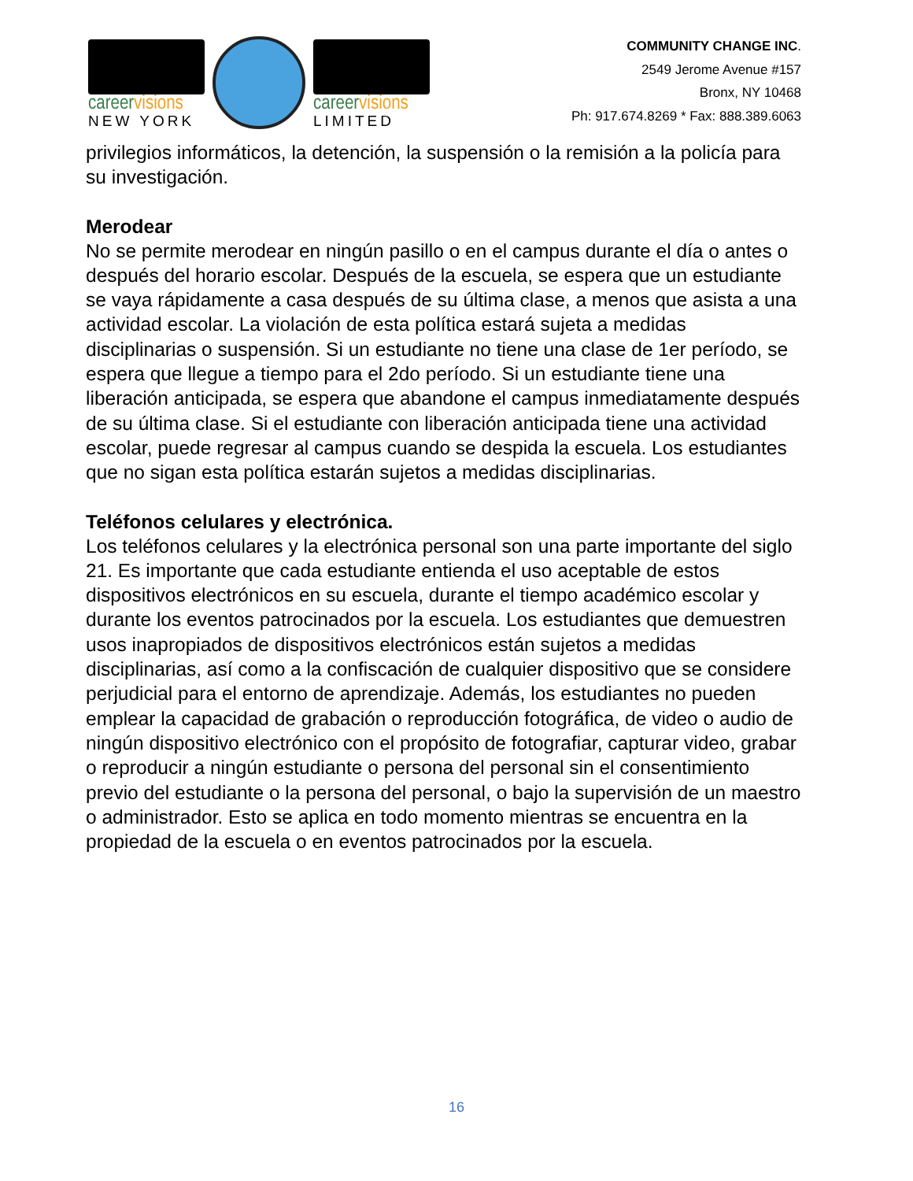careervisions
NEW YORK
careervisions
LIMITED
COMMUNITY CHANGE INC.
2549 Jerome Avenue #157
Bronx, NY 10468
Ph: 917.674.8269 * Fax: 888.389.6063
privilegios informáticos, la detención, la suspensión o la remisión a la policía para su investigación.
Merodear
No se permite merodear en ningún pasillo o en el campus durante el día o antes o después del horario escolar. Después de la escuela, se espera que un estudiante se vaya rápidamente a casa después de su última clase, a menos que asista a una actividad escolar. La violación de esta política estará sujeta a medidas disciplinarias o suspensión. Si un estudiante no tiene una clase de 1er período, se espera que llegue a tiempo para el 2do período. Si un estudiante tiene una liberación anticipada, se espera que abandone el campus inmediatamente después de su última clase. Si el estudiante con liberación anticipada tiene una actividad escolar, puede regresar al campus cuando se despida la escuela. Los estudiantes que no sigan esta política estarán sujetos a medidas disciplinarias.
Teléfonos celulares y electrónica.
Los teléfonos celulares y la electrónica personal son una parte importante del siglo 21. Es importante que cada estudiante entienda el uso aceptable de estos dispositivos electrónicos en su escuela, durante el tiempo académico escolar y durante los eventos patrocinados por la escuela. Los estudiantes que demuestren usos inapropiados de dispositivos electrónicos están sujetos a medidas disciplinarias, así como a la confiscación de cualquier dispositivo que se considere perjudicial para el entorno de aprendizaje. Además, los estudiantes no pueden emplear la capacidad de grabación o reproducción fotográfica, de video o audio de ningún dispositivo electrónico con el propósito de fotografiar, capturar video, grabar o reproducir a ningún estudiante o persona del personal sin el consentimiento previo del estudiante o la persona del personal, o bajo la supervisión de un maestro o administrador. Esto se aplica en todo momento mientras se encuentra en la propiedad de la escuela o en eventos patrocinados por la escuela.
16